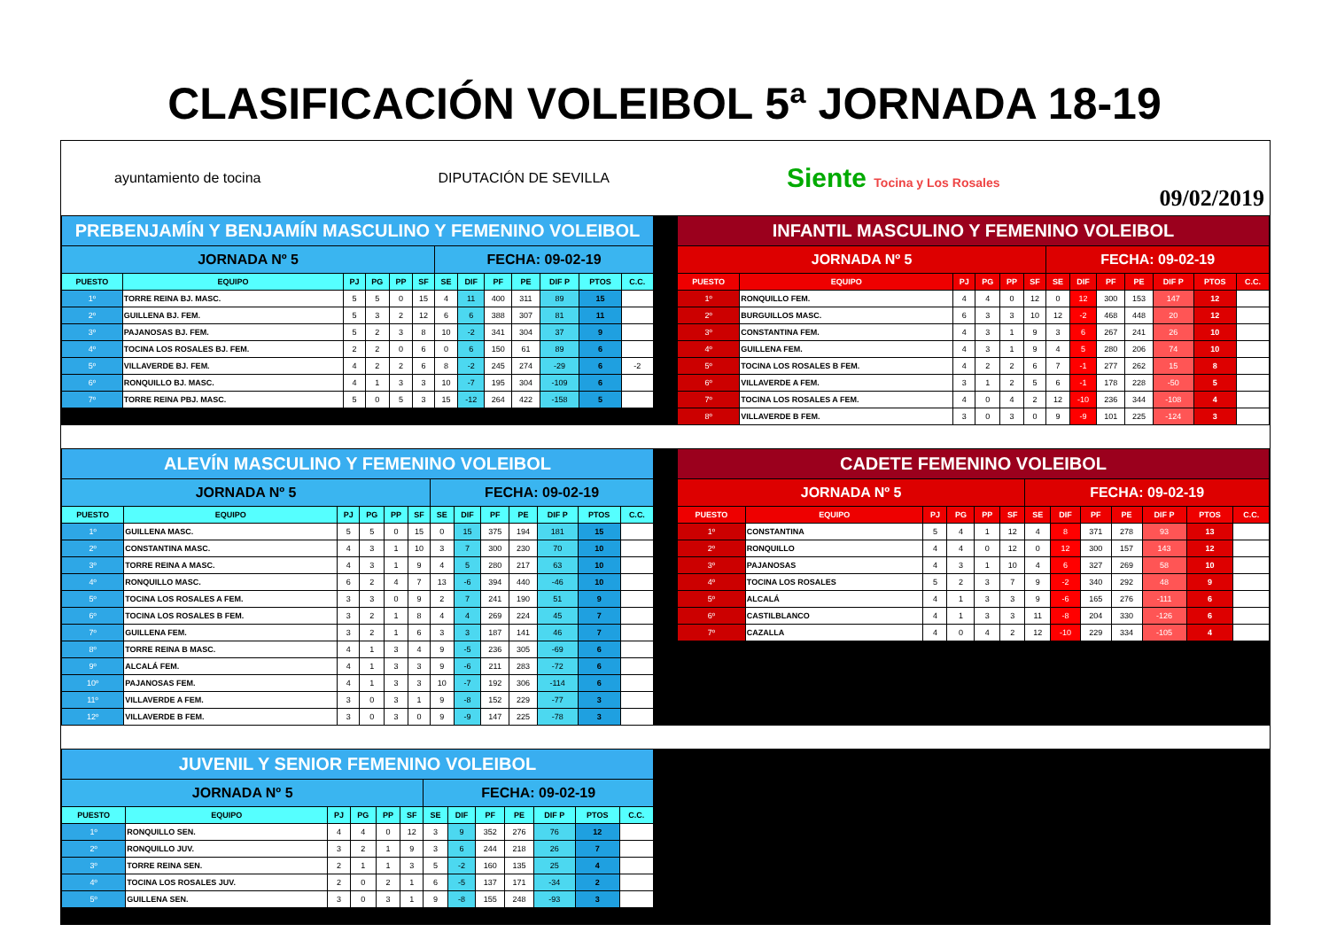CLASIFICACIÓN VOLEIBOL 5ª JORNADA 18-19
ayuntamiento de tocina DIPUTACIÓN DE SEVILLA Siente Tocina y Los Rosales
09/02/2019
| PREBENJAMÍN Y BENJAMÍN MASCULINO Y FEMENINO VOLEIBOL | | | | | | | | | | | | |
| JORNADA Nº 5 | | | | | | FECHA: 09-02-19 | | | | | | |
| PUESTO | EQUIPO | PJ | PG | PP | SF | SE | DIF | PF | PE | DIF P | PTOS | C.C. |
| 1º | TORRE REINA BJ. MASC. | 5 | 5 | 0 | 15 | 4 | 11 | 400 | 311 | 89 | 15 | |
| 2º | GUILLENA BJ. FEM. | 5 | 3 | 2 | 12 | 6 | 6 | 388 | 307 | 81 | 11 | |
| 3º | PAJANOSAS BJ. FEM. | 5 | 2 | 3 | 8 | 10 | -2 | 341 | 304 | 37 | 9 | |
| 4º | TOCINA LOS ROSALES BJ. FEM. | 2 | 2 | 0 | 6 | 0 | 6 | 150 | 61 | 89 | 6 | |
| 5º | VILLAVERDE BJ. FEM. | 4 | 2 | 2 | 6 | 8 | -2 | 245 | 274 | -29 | 6 | -2 |
| 6º | RONQUILLO BJ. MASC. | 4 | 1 | 3 | 3 | 10 | -7 | 195 | 304 | -109 | 6 | |
| 7º | TORRE REINA PBJ. MASC. | 5 | 0 | 5 | 3 | 15 | -12 | 264 | 422 | -158 | 5 | |
| INFANTIL MASCULINO Y FEMENINO VOLEIBOL | | | | | | | | | | | | |
| JORNADA Nº 5 | | | | | | FECHA: 09-02-19 | | | | | | |
| PUESTO | EQUIPO | PJ | PG | PP | SF | SE | DIF | PF | PE | DIF P | PTOS | C.C. |
| 1º | RONQUILLO FEM. | 4 | 4 | 0 | 12 | 0 | 12 | 300 | 153 | 147 | 12 | |
| 2º | BURGUILLOS MASC. | 6 | 3 | 3 | 10 | 12 | -2 | 468 | 448 | 20 | 12 | |
| 3º | CONSTANTINA FEM. | 4 | 3 | 1 | 9 | 3 | 6 | 267 | 241 | 26 | 10 | |
| 4º | GUILLENA FEM. | 4 | 3 | 1 | 9 | 4 | 5 | 280 | 206 | 74 | 10 | |
| 5º | TOCINA LOS ROSALES B FEM. | 4 | 2 | 2 | 6 | 7 | -1 | 277 | 262 | 15 | 8 | |
| 6º | VILLAVERDE A FEM. | 3 | 1 | 2 | 5 | 6 | -1 | 178 | 228 | -50 | 5 | |
| 7º | TOCINA LOS ROSALES A FEM. | 4 | 0 | 4 | 2 | 12 | -10 | 236 | 344 | -108 | 4 | |
| 8º | VILLAVERDE B FEM. | 3 | 0 | 3 | 0 | 9 | -9 | 101 | 225 | -124 | 3 | |
| ALEVÍN MASCULINO Y FEMENINO VOLEIBOL | | | | | | | | | | | | |
| JORNADA Nº 5 | | | | | | FECHA: 09-02-19 | | | | | | |
| PUESTO | EQUIPO | PJ | PG | PP | SF | SE | DIF | PF | PE | DIF P | PTOS | C.C. |
| 1º | GUILLENA MASC. | 5 | 5 | 0 | 15 | 0 | 15 | 375 | 194 | 181 | 15 | |
| 2º | CONSTANTINA MASC. | 4 | 3 | 1 | 10 | 3 | 7 | 300 | 230 | 70 | 10 | |
| 3º | TORRE REINA A MASC. | 4 | 3 | 1 | 9 | 4 | 5 | 280 | 217 | 63 | 10 | |
| 4º | RONQUILLO MASC. | 6 | 2 | 4 | 7 | 13 | -6 | 394 | 440 | -46 | 10 | |
| 5º | TOCINA LOS ROSALES A FEM. | 3 | 3 | 0 | 9 | 2 | 7 | 241 | 190 | 51 | 9 | |
| 6º | TOCINA LOS ROSALES B FEM. | 3 | 2 | 1 | 8 | 4 | 4 | 269 | 224 | 45 | 7 | |
| 7º | GUILLENA FEM. | 3 | 2 | 1 | 6 | 3 | 3 | 187 | 141 | 46 | 7 | |
| 8º | TORRE REINA B MASC. | 4 | 1 | 3 | 4 | 9 | -5 | 236 | 305 | -69 | 6 | |
| 9º | ALCALÁ FEM. | 4 | 1 | 3 | 3 | 9 | -6 | 211 | 283 | -72 | 6 | |
| 10º | PAJANOSAS FEM. | 4 | 1 | 3 | 3 | 10 | -7 | 192 | 306 | -114 | 6 | |
| 11º | VILLAVERDE A FEM. | 3 | 0 | 3 | 1 | 9 | -8 | 152 | 229 | -77 | 3 | |
| 12º | VILLAVERDE B FEM. | 3 | 0 | 3 | 0 | 9 | -9 | 147 | 225 | -78 | 3 | |
| CADETE FEMENINO VOLEIBOL | | | | | | | | | | | | |
| JORNADA Nº 5 | | | | | | FECHA: 09-02-19 | | | | | | |
| PUESTO | EQUIPO | PJ | PG | PP | SF | SE | DIF | PF | PE | DIF P | PTOS | C.C. |
| 1º | CONSTANTINA | 5 | 4 | 1 | 12 | 4 | 8 | 371 | 278 | 93 | 13 | |
| 2º | RONQUILLO | 4 | 4 | 0 | 12 | 0 | 12 | 300 | 157 | 143 | 12 | |
| 3º | PAJANOSAS | 4 | 3 | 1 | 10 | 4 | 6 | 327 | 269 | 58 | 10 | |
| 4º | TOCINA LOS ROSALES | 5 | 2 | 3 | 7 | 9 | -2 | 340 | 292 | 48 | 9 | |
| 5º | ALCALÁ | 4 | 1 | 3 | 3 | 9 | -6 | 165 | 276 | -111 | 6 | |
| 6º | CASTILBLANCO | 4 | 1 | 3 | 3 | 11 | -8 | 204 | 330 | -126 | 6 | |
| 7º | CAZALLA | 4 | 0 | 4 | 2 | 12 | -10 | 229 | 334 | -105 | 4 | |
| JUVENIL Y SENIOR FEMENINO VOLEIBOL | | | | | | | | | | | | |
| JORNADA Nº 5 | | | | | | FECHA: 09-02-19 | | | | | | |
| PUESTO | EQUIPO | PJ | PG | PP | SF | SE | DIF | PF | PE | DIF P | PTOS | C.C. |
| 1º | RONQUILLO SEN. | 4 | 4 | 0 | 12 | 3 | 9 | 352 | 276 | 76 | 12 | |
| 2º | RONQUILLO JUV. | 3 | 2 | 1 | 9 | 3 | 6 | 244 | 218 | 26 | 7 | |
| 3º | TORRE REINA SEN. | 2 | 1 | 1 | 3 | 5 | -2 | 160 | 135 | 25 | 4 | |
| 4º | TOCINA LOS ROSALES JUV. | 2 | 0 | 2 | 1 | 6 | -5 | 137 | 171 | -34 | 2 | |
| 5º | GUILLENA SEN. | 3 | 0 | 3 | 1 | 9 | -8 | 155 | 248 | -93 | 3 | |